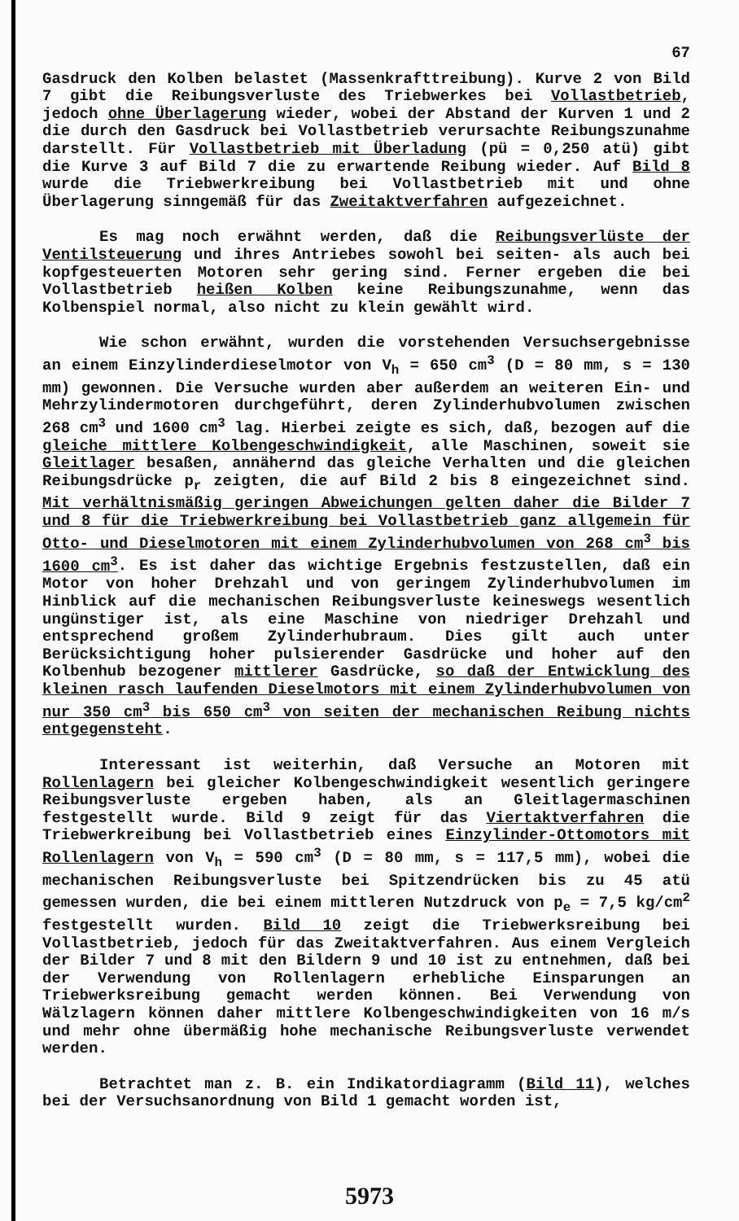67
Gasdruck den Kolben belastet (Massenkrafttreibung). Kurve 2 von Bild 7 gibt die Reibungsverluste des Triebwerkes bei Vollastbetrieb, jedoch ohne Überlagerung wieder, wobei der Abstand der Kurven 1 und 2 die durch den Gasdruck bei Vollastbetrieb verursachte Reibungszunahme darstellt. Für Vollastbetrieb mit Überladung (pü = 0,250 atü) gibt die Kurve 3 auf Bild 7 die zu erwartende Reibung wieder. Auf Bild 8 wurde die Triebwerkreibung bei Vollastbetrieb mit und ohne Überlagerung sinngemäß für das Zweitaktverfahren aufgezeichnet.
Es mag noch erwähnt werden, daß die Reibungsverlüste der Ventilsteuerung und ihres Antriebes sowohl bei seiten- als auch bei kopfgesteuerten Motoren sehr gering sind. Ferner ergeben die bei Vollastbetrieb heißen Kolben keine Reibungszunahme, wenn das Kolbenspiel normal, also nicht zu klein gewählt wird.
Wie schon erwähnt, wurden die vorstehenden Versuchsergebnisse an einem Einzylinderdieselmotor von V<sub>h</sub> = 650 cm<sup>3</sup> (D = 80 mm, s = 130 mm) gewonnen. Die Versuche wurden aber außerdem an weiteren Ein- und Mehrzylindermotoren durchgeführt, deren Zylinderhubvolumen zwischen 268 cm<sup>3</sup> und 1600 cm<sup>3</sup> lag. Hierbei zeigte es sich, daß, bezogen auf die gleiche mittlere Kolbengeschwindigkeit, alle Maschinen, soweit sie Gleitlager besaßen, annähernd das gleiche Verhalten und die gleichen Reibungsdrücke p<sub>r</sub> zeigten, die auf Bild 2 bis 8 eingezeichnet sind. Mit verhältnismäßig geringen Abweichungen gelten daher die Bilder 7 und 8 für die Triebwerkreibung bei Vollastbetrieb ganz allgemein für Otto- und Dieselmotoren mit einem Zylinderhubvolumen von 268 cm<sup>3</sup> bis 1600 cm<sup>3</sup>. Es ist daher das wichtige Ergebnis festzustellen, daß ein Motor von hoher Drehzahl und von geringem Zylinderhubvolumen im Hinblick auf die mechanischen Reibungsverluste keineswegs wesentlich ungünstiger ist, als eine Maschine von niedriger Drehzahl und entsprechend großem Zylinderhubraum. Dies gilt auch unter Berücksichtigung hoher pulsierender Gasdrücke und hoher auf den Kolbenhub bezogener mittlerer Gasdrücke, so daß der Entwicklung des kleinen rasch laufenden Dieselmotors mit einem Zylinderhubvolumen von nur 350 cm<sup>3</sup> bis 650 cm<sup>3</sup> von seiten der mechanischen Reibung nichts entgegensteht.
Interessant ist weiterhin, daß Versuche an Motoren mit Rollenlagern bei gleicher Kolbengeschwindigkeit wesentlich geringere Reibungsverluste ergeben haben, als an Gleitlagermaschinen festgestellt wurde. Bild 9 zeigt für das Viertaktverfahren die Triebwerkreibung bei Vollastbetrieb eines Einzylinder-Ottomotors mit Rollenlagern von V<sub>h</sub> = 590 cm<sup>3</sup> (D = 80 mm, s = 117,5 mm), wobei die mechanischen Reibungsverluste bei Spitzendrücken bis zu 45 atü gemessen wurden, die bei einem mittleren Nutzdruck von p<sub>e</sub> = 7,5 kg/cm<sup>2</sup> festgestellt wurden. Bild 10 zeigt die Triebwerksreibung bei Vollastbetrieb, jedoch für das Zweitaktverfahren. Aus einem Vergleich der Bilder 7 und 8 mit den Bildern 9 und 10 ist zu entnehmen, daß bei der Verwendung von Rollenlagern erhebliche Einsparungen an Triebwerksreibung gemacht werden können. Bei Verwendung von Wälzlagern können daher mittlere Kolbengeschwindigkeiten von 16 m/s und mehr ohne übermäßig hohe mechanische Reibungsverluste verwendet werden.
Betrachtet man z. B. ein Indikatordiagramm (Bild 11), welches bei der Versuchsanordnung von Bild 1 gemacht worden ist,
5973